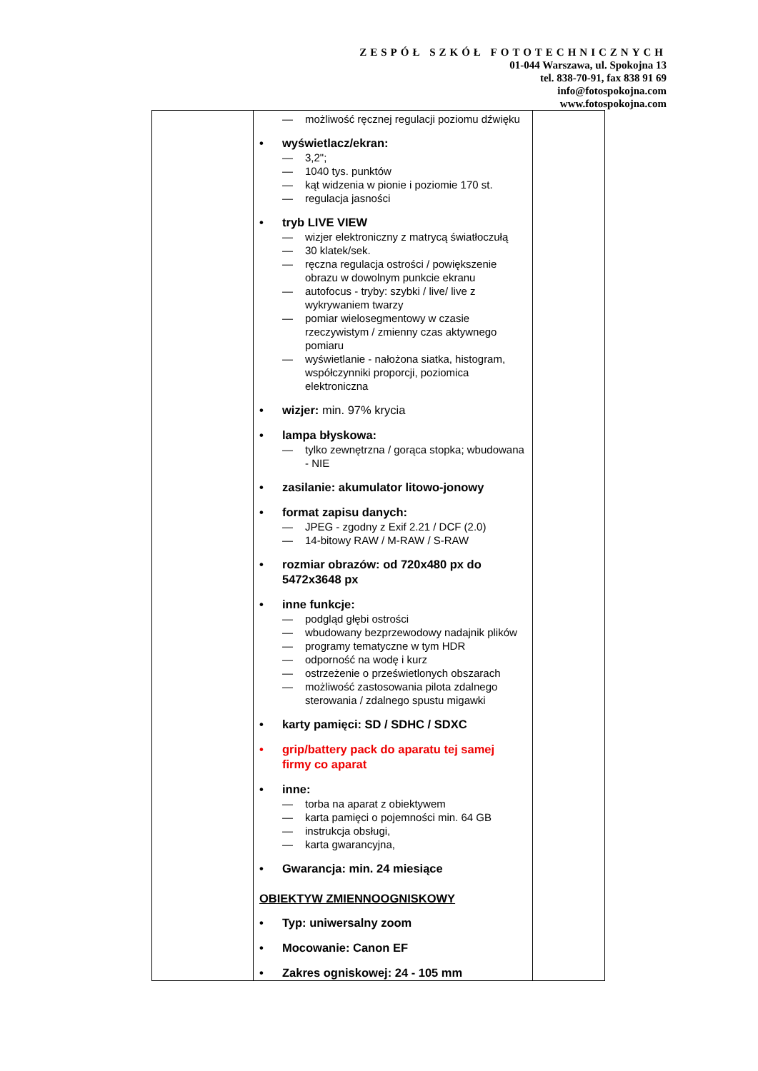ZESPÓŁ SZKÓŁ FOTOTECHNICZNYCH
01-044 Warszawa, ul. Spokojna 13
tel. 838-70-91, fax 838 91 69
info@fotospokojna.com
www.fotospokojna.com
| | — możliwość ręcznej regulacji poziomu dźwięku • wyświetlacz/ekran: — 3,2"; — 1040 tys. punktów — kąt widzenia w pionie i poziomie 170 st. — regulacja jasności • tryb LIVE VIEW — wizjer elektroniczny z matrycą światłoczułą — 30 klatek/sek. — ręczna regulacja ostrości / powiększenie obrazu w dowolnym punkcie ekranu — autofocus - tryby: szybki / live/ live z wykrywaniem twarzy — pomiar wielosegmentowy w czasie rzeczywistym / zmienny czas aktywnego pomiaru — wyświetlanie - nałożona siatka, histogram, współczynniki proporcji, poziomica elektroniczna • wizjer: min. 97% krycia • lampa błyskowa: — tylko zewnętrzna / gorąca stopka; wbudowana - NIE • zasilanie: akumulator litowo-jonowy • format zapisu danych: — JPEG - zgodny z Exif 2.21 / DCF (2.0) — 14-bitowy RAW / M-RAW / S-RAW • rozmiar obrazów: od 720x480 px do 5472x3648 px • inne funkcje: — podgląd głębi ostrości — wbudowany bezprzewodowy nadajnik plików — programy tematyczne w tym HDR — odporność na wodę i kurz — ostrzeżenie o prześwietlonych obszarach — możliwość zastosowania pilota zdalnego sterowania / zdalnego spustu migawki • karty pamięci: SD / SDHC / SDXC • grip/battery pack do aparatu tej samej firmy co aparat • inne: — torba na aparat z obiektywem — karta pamięci o pojemności min. 64 GB — instrukcja obsługi, — karta gwarancyjna, • Gwarancja: min. 24 miesiące OBIEKTYW ZMIENNOOGNISKOWY • Typ: uniwersalny zoom • Mocowanie: Canon EF • Zakres ogniskowej: 24 - 105 mm | |